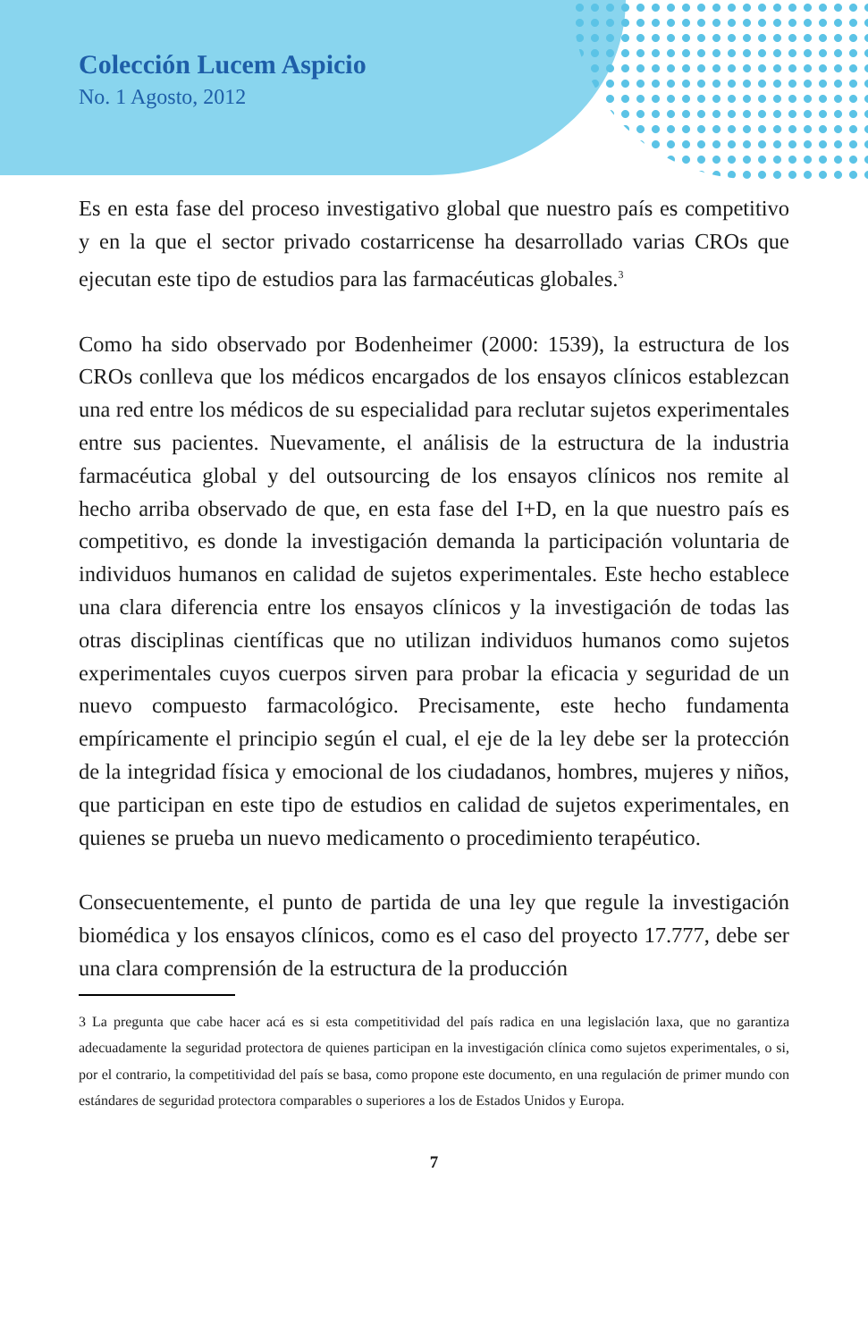Colección Lucem Aspicio
No. 1 Agosto, 2012
Es en esta fase del proceso investigativo global que nuestro país es competitivo y en la que el sector privado costarricense ha desarrollado varias CROs que ejecutan este tipo de estudios para las farmacéuticas globales.<sup>3</sup>
Como ha sido observado por Bodenheimer (2000: 1539), la estructura de los CROs conlleva que los médicos encargados de los ensayos clínicos establezcan una red entre los médicos de su especialidad para reclutar sujetos experimentales entre sus pacientes. Nuevamente, el análisis de la estructura de la industria farmacéutica global y del outsourcing de los ensayos clínicos nos remite al hecho arriba observado de que, en esta fase del I+D, en la que nuestro país es competitivo, es donde la investigación demanda la participación voluntaria de individuos humanos en calidad de sujetos experimentales. Este hecho establece una clara diferencia entre los ensayos clínicos y la investigación de todas las otras disciplinas científicas que no utilizan individuos humanos como sujetos experimentales cuyos cuerpos sirven para probar la eficacia y seguridad de un nuevo compuesto farmacológico. Precisamente, este hecho fundamenta empíricamente el principio según el cual, el eje de la ley debe ser la protección de la integridad física y emocional de los ciudadanos, hombres, mujeres y niños, que participan en este tipo de estudios en calidad de sujetos experimentales, en quienes se prueba un nuevo medicamento o procedimiento terapéutico.
Consecuentemente, el punto de partida de una ley que regule la investigación biomédica y los ensayos clínicos, como es el caso del proyecto 17.777, debe ser una clara comprensión de la estructura de la producción
3 La pregunta que cabe hacer acá es si esta competitividad del país radica en una legislación laxa, que no garantiza adecuadamente la seguridad protectora de quienes participan en la investigación clínica como sujetos experimentales, o si, por el contrario, la competitividad del país se basa, como propone este documento, en una regulación de primer mundo con estándares de seguridad protectora comparables o superiores a los de Estados Unidos y Europa.
7